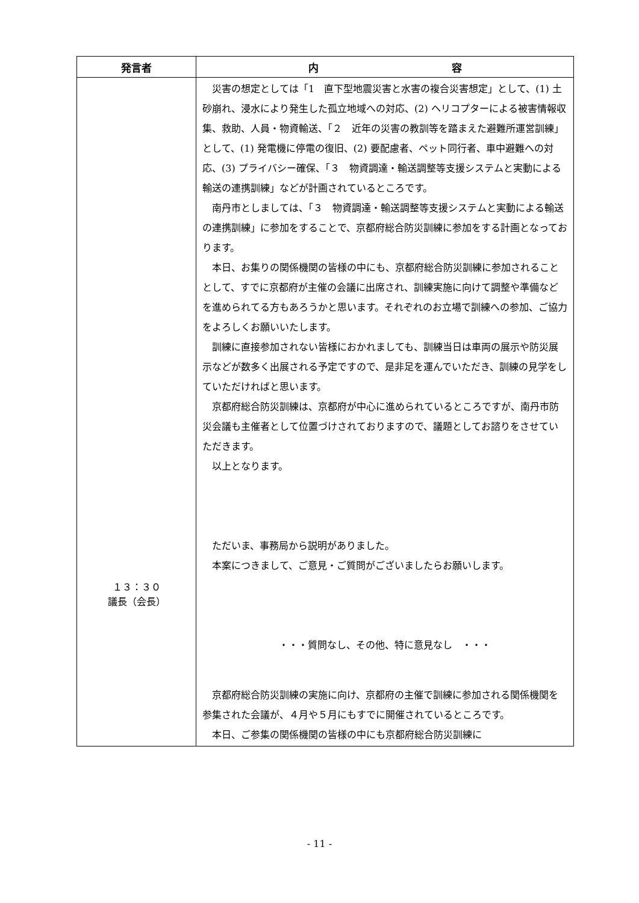| 発言者 | 内 容 |
| --- | --- |
| １３：３０ 議長（会長） | 災害の想定としては「1 直下型地震災害と水害の複合災害想定」として、(1) 土砂崩れ、浸水により発生した孤立地域への対応、(2) ヘリコプターによる被害情報収集、救助、人員・物資輸送、「２ 近年の災害の教訓等を踏まえた避難所運営訓練」として、(1) 発電機に停電の復旧、(2) 要配慮者、ペット同行者、車中避難への対応、(3) プライバシー確保、「３ 物資調達・輸送調整等支援システムと実動による輸送の連携訓練」などが計画されているところです。 南丹市としましては、「３ 物資調達・輸送調整等支援システムと実動による輸送の連携訓練」に参加をすることで、京都府総合防災訓練に参加をする計画となっております。 本日、お集りの関係機関の皆様の中にも、京都府総合防災訓練に参加されることとして、すでに京都府が主催の会議に出席され、訓練実施に向けて調整や準備などを進められてる方もあろうかと思います。それぞれのお立場で訓練への参加、ご協力をよろしくお願いいたします。 訓練に直接参加されない皆様におかれましても、訓練当日は車両の展示や防災展示などが数多く出展される予定ですので、是非足を運んでいただき、訓練の見学をしていただければと思います。 京都府総合防災訓練は、京都府が中心に進められているところですが、南丹市防災会議も主催者として位置づけされておりますので、議題としてお諮りをさせていただきます。 以上となります。 ただいま、事務局から説明がありました。 本案につきまして、ご意見・ご質問がございましたらお願いします。 ・・・質問なし、その他、特に意見なし ・・・ 京都府総合防災訓練の実施に向け、京都府の主催で訓練に参加される関係機関を参集された会議が、４月や５月にもすでに開催されているところです。 本日、ご参集の関係機関の皆様の中にも京都府総合防災訓練に |
- 11 -